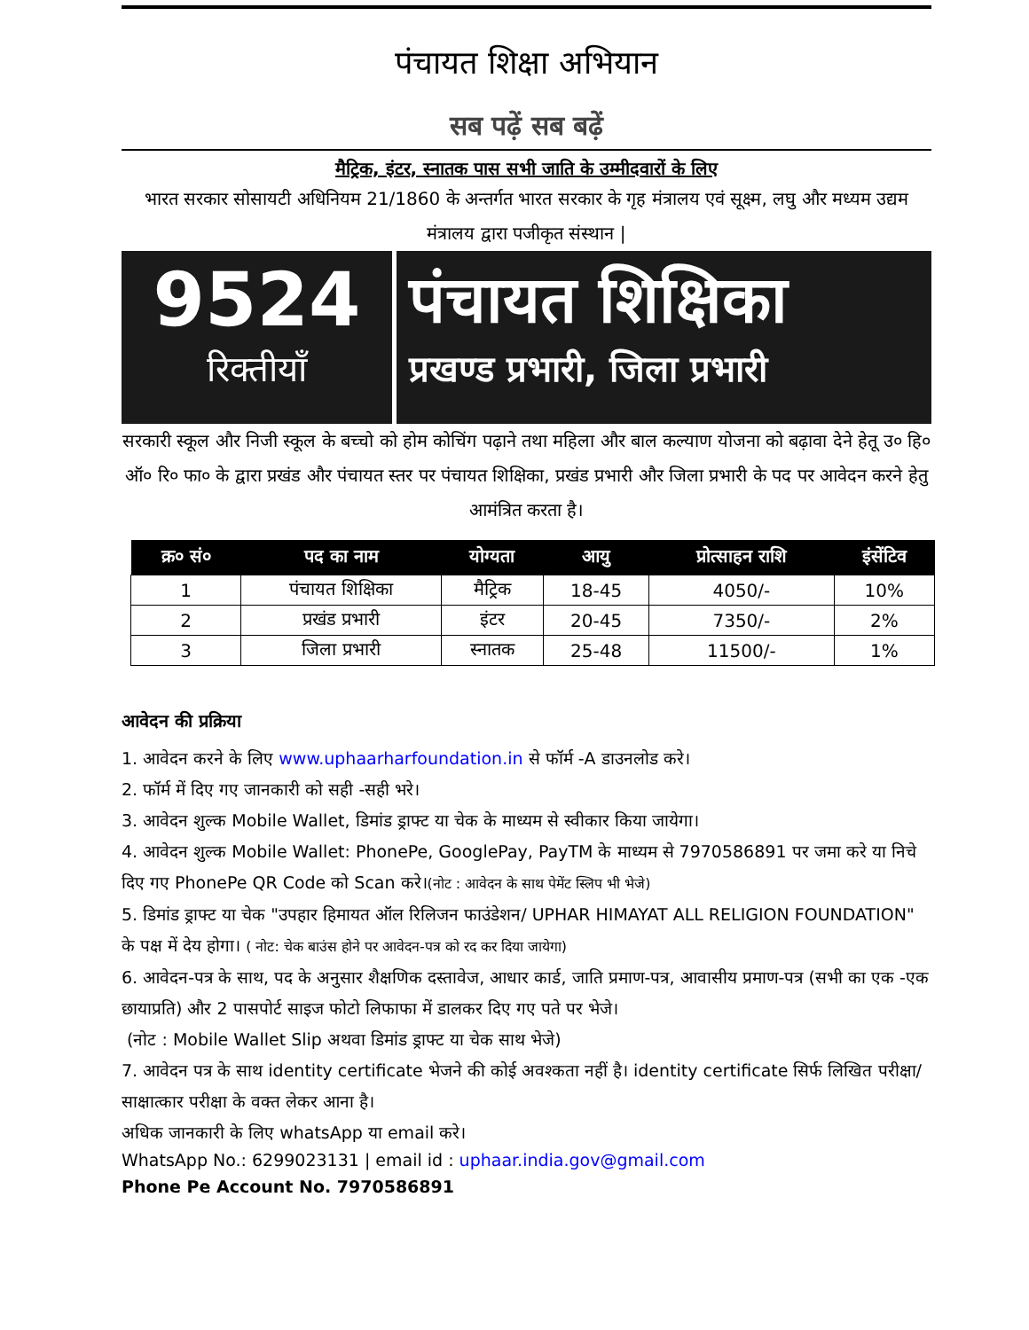पंचायत शिक्षा अभियान
सब पढ़ें सब बढ़ें
मैट्रिक, इंटर, स्नातक पास सभी जाति के उम्मीदवारों के लिए
भारत सरकार सोसायटी अधिनियम 21/1860 के अन्तर्गत भारत सरकार के गृह मंत्रालय एवं सूक्ष्म, लघु और मध्यम उद्यम मंत्रालय द्वारा पजीकृत संस्थान |
9524
रिक्तीयाँ
पंचायत शिक्षिका
प्रखण्ड प्रभारी, जिला प्रभारी
सरकारी स्कूल और निजी स्कूल के बच्चो को होम कोचिंग पढ़ाने तथा महिला और बाल कल्याण योजना को बढ़ावा देने हेतू उ० हि० ऑ० रि० फा० के द्वारा प्रखंड और पंचायत स्तर पर पंचायत शिक्षिका, प्रखंड प्रभारी और जिला प्रभारी के पद पर आवेदन करने हेतु आमंत्रित करता है।
| क्र० सं० | पद का नाम | योग्यता | आयु | प्रोत्साहन राशि | इंसेंटिव |
| --- | --- | --- | --- | --- | --- |
| 1 | पंचायत शिक्षिका | मैट्रिक | 18-45 | 4050/- | 10% |
| 2 | प्रखंड प्रभारी | इंटर | 20-45 | 7350/- | 2% |
| 3 | जिला प्रभारी | स्नातक | 25-48 | 11500/- | 1% |
आवेदन की प्रक्रिया
1. आवेदन करने के लिए www.uphaarharfoundation.in से फॉर्म -A डाउनलोड करे।
2. फॉर्म में दिए गए जानकारी को सही -सही भरे।
3. आवेदन शुल्क Mobile Wallet, डिमांड ड्राफ्ट या चेक के माध्यम से स्वीकार किया जायेगा।
4. आवेदन शुल्क Mobile Wallet: PhonePe, GooglePay, PayTM के माध्यम से 7970586891 पर जमा करे या निचे दिए गए PhonePe QR Code को Scan करे।(नोट : आवेदन के साथ पेमेंट स्लिप भी भेजे)
5. डिमांड ड्राफ्ट या चेक "उपहार हिमायत ऑल रिलिजन फाउंडेशन/ UPHAR HIMAYAT ALL RELIGION FOUNDATION" के पक्ष में देय होगा। ( नोट: चेक बाउंस होने पर आवेदन-पत्र को रद कर दिया जायेगा)
6. आवेदन-पत्र के साथ, पद के अनुसार शैक्षणिक दस्तावेज, आधार कार्ड, जाति प्रमाण-पत्र, आवासीय प्रमाण-पत्र (सभी का एक -एक छायाप्रति) और 2 पासपोर्ट साइज फोटो लिफाफा में डालकर दिए गए पते पर भेजे।
(नोट : Mobile Wallet Slip अथवा डिमांड ड्राफ्ट या चेक साथ भेजे)
7. आवेदन पत्र के साथ identity certificate भेजने की कोई अवश्कता नहीं है। identity certificate सिर्फ लिखित परीक्षा/साक्षात्कार परीक्षा के वक्त लेकर आना है।
अधिक जानकारी के लिए whatsApp या email करे।
WhatsApp No.: 6299023131 | email id : uphaar.india.gov@gmail.com
Phone Pe Account No. 7970586891